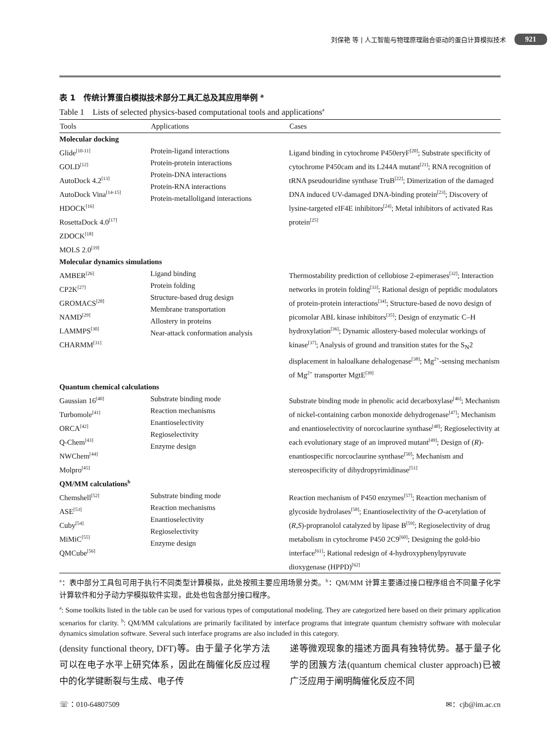刘保艳 等 | 人工智能与物理原理融合驱动的蛋白计算模拟技术 921
表 1　传统计算蛋白模拟技术部分工具汇总及其应用举例 <sup>a</sup>
Table 1　Lists of selected physics-based computational tools and applications<sup>a</sup>
| Tools | Applications | Cases |
| --- | --- | --- |
| Molecular docking | | |
| Glide<sup>[10-11]</sup> GOLD<sup>[12]</sup> AutoDock 4.2<sup>[13]</sup> AutoDock Vina<sup>[14-15]</sup> HDOCK<sup>[16]</sup> RosettaDock 4.0<sup>[17]</sup> ZDOCK<sup>[18]</sup> MOLS 2.0<sup>[19]</sup> | Protein-ligand interactions Protein-protein interactions Protein-DNA interactions Protein-RNA interactions Protein-metalloligand interactions | Ligand binding in cytochrome P450eryF<sup>[20]</sup>; Substrate specificity of cytochrome P450cam and its L244A mutant<sup>[21]</sup>; RNA recognition of tRNA pseudouridine synthase TruB<sup>[22]</sup>; Dimerization of the damaged DNA induced UV-damaged DNA-binding protein<sup>[23]</sup>; Discovery of lysine-targeted eIF4E inhibitors<sup>[24]</sup>; Metal inhibitors of activated Ras protein<sup>[25]</sup> |
| Molecular dynamics simulations | | |
| AMBER<sup>[26]</sup> CP2K<sup>[27]</sup> GROMACS<sup>[28]</sup> NAMD<sup>[29]</sup> LAMMPS<sup>[30]</sup> CHARMM<sup>[31]</sup> | Ligand binding Protein folding Structure-based drug design Membrane transportation Allostery in proteins Near-attack conformation analysis | Thermostability prediction of cellobiose 2-epimerases<sup>[32]</sup>; Interaction networks in protein folding<sup>[33]</sup>; Rational design of peptidic modulators of protein-protein interactions<sup>[34]</sup>; Structure-based de novo design of picomolar ABL kinase inhibitors<sup>[35]</sup>; Design of enzymatic C–H hydroxylation<sup>[36]</sup>; Dynamic allostery-based molecular workings of kinase<sup>[37]</sup>; Analysis of ground and transition states for the S<sub>N</sub>2 displacement in haloalkane dehalogenase<sup>[38]</sup>; Mg<sup>2+</sup>-sensing mechanism of Mg<sup>2+</sup> transporter MgtE<sup>[39]</sup> |
| Quantum chemical calculations | | |
| Gaussian 16<sup>[40]</sup> Turbomole<sup>[41]</sup> ORCA<sup>[42]</sup> Q-Chem<sup>[43]</sup> NWChem<sup>[44]</sup> Molpro<sup>[45]</sup> | Substrate binding mode Reaction mechanisms Enantioselectivity Regioselectivity Enzyme design | Substrate binding mode in phenolic acid decarboxylase<sup>[46]</sup>; Mechanism of nickel-containing carbon monoxide dehydrogenase<sup>[47]</sup>; Mechanism and enantioselectivity of norcoclaurine synthase<sup>[48]</sup>; Regioselectivity at each evolutionary stage of an improved mutant<sup>[49]</sup>; Design of ( R )-enantiospecific norcoclaurine synthase<sup>[50]</sup>; Mechanism and stereospecificity of dihydropyrimidinase<sup>[51]</sup> |
| QM/MM calculations<sup>b</sup> | | |
| Chemshell<sup>[52]</sup> ASE<sup>[53]</sup> Cuby<sup>[54]</sup> MiMiC<sup>[55]</sup> QMCube<sup>[56]</sup> | Substrate binding mode Reaction mechanisms Enantioselectivity Regioselectivity Enzyme design | Reaction mechanism of P450 enzymes<sup>[57]</sup>; Reaction mechanism of glycoside hydrolases<sup>[58]</sup>; Enantioselectivity of the O -acetylation of ( R,S )-propranolol catalyzed by lipase B<sup>[59]</sup>; Regioselectivity of drug metabolism in cytochrome P450 2C9<sup>[60]</sup>; Designing the gold-bio interface<sup>[61]</sup>; Rational redesign of 4-hydroxyphenylpyruvate dioxygenase (HPPD)<sup>[62]</sup> |
<sup>a</sup>：表中部分工具包可用于执行不同类型计算模拟，此处按照主要应用场景分类。<sup>b</sup>：QM/MM 计算主要通过接口程序组合不同量子化学计算软件和分子动力学模拟软件实现，此处也包含部分接口程序。
<sup>a</sup>: Some toolkits listed in the table can be used for various types of computational modeling. They are categorized here based on their primary application scenarios for clarity. <sup>b</sup>: QM/MM calculations are primarily facilitated by interface programs that integrate quantum chemistry software with molecular dynamics simulation software. Several such interface programs are also included in this category.
(density functional theory, DFT)等。由于量子化学方法可以在电子水平上研究体系，因此在酶催化反应过程中的化学键断裂与生成、电子传
递等微观现象的描述方面具有独特优势。基于量子化学的团簇方法(quantum chemical cluster approach)已被广泛应用于阐明酶催化反应不同
☏：010-64807509 ✉：cjb@im.ac.cn